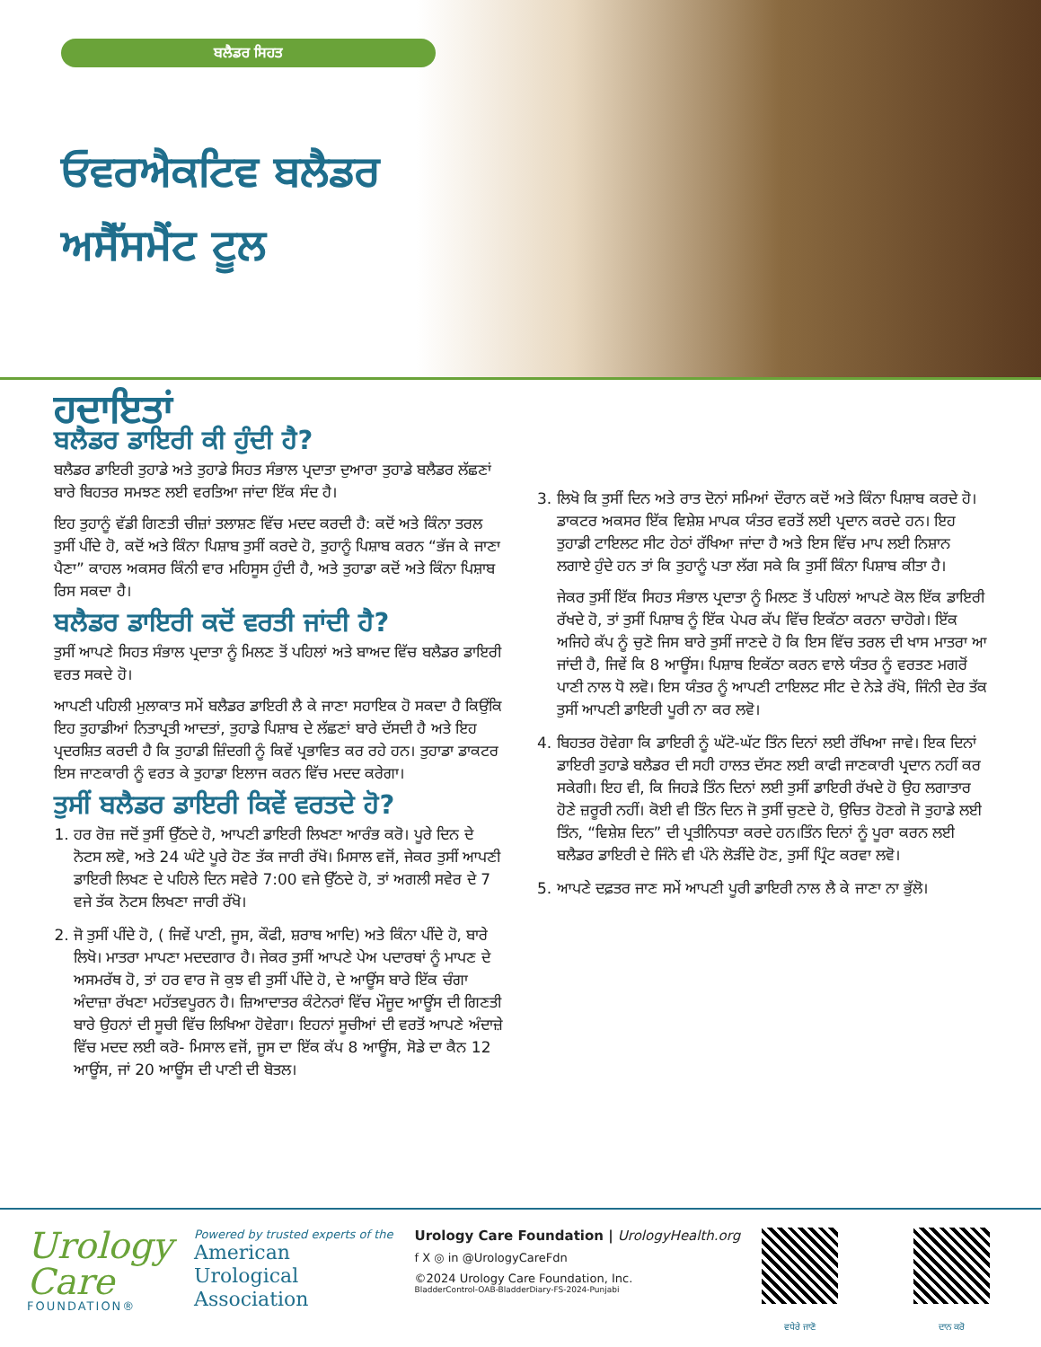ਬਲੈਡਰ ਸਿਹਤ
ਓਵਰਐਕਟਿਵ ਬਲੈਡਰ
ਅਸੈੱਸਮੈਂਟ ਟੂਲ
ਹਦਾਇਤਾਂ
ਬਲੈਡਰ ਡਾਇਰੀ ਕੀ ਹੁੰਦੀ ਹੈ?
ਬਲੈਡਰ ਡਾਇਰੀ ਤੁਹਾਡੇ ਅਤੇ ਤੁਹਾਡੇ ਸਿਹਤ ਸੰਭਾਲ ਪ੍ਰਦਾਤਾ ਦੁਆਰਾ ਤੁਹਾਡੇ ਬਲੈਡਰ ਲੱਛਣਾਂ ਬਾਰੇ ਬਿਹਤਰ ਸਮਝਣ ਲਈ ਵਰਤਿਆ ਜਾਂਦਾ ਇੱਕ ਸੰਦ ਹੈ।
ਇਹ ਤੁਹਾਨੂੰ ਵੱਡੀ ਗਿਣਤੀ ਚੀਜ਼ਾਂ ਤਲਾਸ਼ਣ ਵਿੱਚ ਮਦਦ ਕਰਦੀ ਹੈ: ਕਦੋਂ ਅਤੇ ਕਿੰਨਾ ਤਰਲ ਤੁਸੀਂ ਪੀਂਦੇ ਹੋ, ਕਦੋਂ ਅਤੇ ਕਿੰਨਾ ਪਿਸ਼ਾਬ ਤੁਸੀਂ ਕਰਦੇ ਹੋ, ਤੁਹਾਨੂੰ ਪਿਸ਼ਾਬ ਕਰਨ “ਭੱਜ ਕੇ ਜਾਣਾ ਪੈਣਾ” ਕਾਹਲ ਅਕਸਰ ਕਿੰਨੀ ਵਾਰ ਮਹਿਸੂਸ ਹੁੰਦੀ ਹੈ, ਅਤੇ ਤੁਹਾਡਾ ਕਦੋਂ ਅਤੇ ਕਿੰਨਾ ਪਿਸ਼ਾਬ ਰਿਸ ਸਕਦਾ ਹੈ।
ਬਲੈਡਰ ਡਾਇਰੀ ਕਦੋਂ ਵਰਤੀ ਜਾਂਦੀ ਹੈ?
ਤੁਸੀਂ ਆਪਣੇ ਸਿਹਤ ਸੰਭਾਲ ਪ੍ਰਦਾਤਾ ਨੂੰ ਮਿਲਣ ਤੋਂ ਪਹਿਲਾਂ ਅਤੇ ਬਾਅਦ ਵਿੱਚ ਬਲੈਡਰ ਡਾਇਰੀ ਵਰਤ ਸਕਦੇ ਹੋ।
ਆਪਣੀ ਪਹਿਲੀ ਮੁਲਾਕਾਤ ਸਮੇਂ ਬਲੈਡਰ ਡਾਇਰੀ ਲੈ ਕੇ ਜਾਣਾ ਸਹਾਇਕ ਹੋ ਸਕਦਾ ਹੈ ਕਿਉਂਕਿ ਇਹ ਤੁਹਾਡੀਆਂ ਨਿਤਾਪ੍ਰਤੀ ਆਦਤਾਂ, ਤੁਹਾਡੇ ਪਿਸ਼ਾਬ ਦੇ ਲੱਛਣਾਂ ਬਾਰੇ ਦੱਸਦੀ ਹੈ ਅਤੇ ਇਹ ਪ੍ਰਦਰਸ਼ਿਤ ਕਰਦੀ ਹੈ ਕਿ ਤੁਹਾਡੀ ਜ਼ਿੰਦਗੀ ਨੂੰ ਕਿਵੇਂ ਪ੍ਰਭਾਵਿਤ ਕਰ ਰਹੇ ਹਨ। ਤੁਹਾਡਾ ਡਾਕਟਰ ਇਸ ਜਾਣਕਾਰੀ ਨੂੰ ਵਰਤ ਕੇ ਤੁਹਾਡਾ ਇਲਾਜ ਕਰਨ ਵਿੱਚ ਮਦਦ ਕਰੇਗਾ।
ਤੁਸੀਂ ਬਲੈਡਰ ਡਾਇਰੀ ਕਿਵੇਂ ਵਰਤਦੇ ਹੋ?
1. ਹਰ ਰੋਜ਼ ਜਦੋਂ ਤੁਸੀਂ ਉੱਠਦੇ ਹੋ, ਆਪਣੀ ਡਾਇਰੀ ਲਿਖਣਾ ਆਰੰਭ ਕਰੋ। ਪੂਰੇ ਦਿਨ ਦੇ ਨੋਟਸ ਲਵੋ, ਅਤੇ 24 ਘੰਟੇ ਪੂਰੇ ਹੋਣ ਤੱਕ ਜਾਰੀ ਰੱਖੋ। ਮਿਸਾਲ ਵਜੋਂ, ਜੇਕਰ ਤੁਸੀਂ ਆਪਣੀ ਡਾਇਰੀ ਲਿਖਣ ਦੇ ਪਹਿਲੇ ਦਿਨ ਸਵੇਰੇ 7:00 ਵਜੇ ਉੱਠਦੇ ਹੋ, ਤਾਂ ਅਗਲੀ ਸਵੇਰ ਦੇ 7 ਵਜੇ ਤੱਕ ਨੋਟਸ ਲਿਖਣਾ ਜਾਰੀ ਰੱਖੋ।
2. ਜੋ ਤੁਸੀਂ ਪੀਂਦੇ ਹੋ, ( ਜਿਵੇਂ ਪਾਣੀ, ਜੂਸ, ਕੌਫੀ, ਸ਼ਰਾਬ ਆਦਿ) ਅਤੇ ਕਿੰਨਾ ਪੀਂਦੇ ਹੋ, ਬਾਰੇ ਲਿਖੋ। ਮਾਤਰਾ ਮਾਪਣਾ ਮਦਦਗਾਰ ਹੈ। ਜੇਕਰ ਤੁਸੀਂ ਆਪਣੇ ਪੇਅ ਪਦਾਰਥਾਂ ਨੂੰ ਮਾਪਣ ਦੇ ਅਸਮਰੱਥ ਹੋ, ਤਾਂ ਹਰ ਵਾਰ ਜੋ ਕੁਝ ਵੀ ਤੁਸੀਂ ਪੀਂਦੇ ਹੋ, ਦੇ ਆਊਂਸ ਬਾਰੇ ਇੱਕ ਚੰਗਾ ਅੰਦਾਜ਼ਾ ਰੱਖਣਾ ਮਹੱਤਵਪੂਰਨ ਹੈ। ਜ਼ਿਆਦਾਤਰ ਕੰਟੇਨਰਾਂ ਵਿੱਚ ਮੌਜੂਦ ਆਊਂਸ ਦੀ ਗਿਣਤੀ ਬਾਰੇ ਉਹਨਾਂ ਦੀ ਸੂਚੀ ਵਿੱਚ ਲਿਖਿਆ ਹੋਵੇਗਾ। ਇਹਨਾਂ ਸੂਚੀਆਂ ਦੀ ਵਰਤੋਂ ਆਪਣੇ ਅੰਦਾਜ਼ੇ ਵਿੱਚ ਮਦਦ ਲਈ ਕਰੋ- ਮਿਸਾਲ ਵਜੋਂ, ਜੂਸ ਦਾ ਇੱਕ ਕੱਪ 8 ਆਊਂਸ, ਸੋਡੇ ਦਾ ਕੈਨ 12 ਆਊਂਸ, ਜਾਂ 20 ਆਊਂਸ ਦੀ ਪਾਣੀ ਦੀ ਬੋਤਲ।
3. ਲਿਖੋ ਕਿ ਤੁਸੀਂ ਦਿਨ ਅਤੇ ਰਾਤ ਦੋਨਾਂ ਸਮਿਆਂ ਦੌਰਾਨ ਕਦੋਂ ਅਤੇ ਕਿੰਨਾ ਪਿਸ਼ਾਬ ਕਰਦੇ ਹੋ। ਡਾਕਟਰ ਅਕਸਰ ਇੱਕ ਵਿਸ਼ੇਸ਼ ਮਾਪਕ ਯੰਤਰ ਵਰਤੋਂ ਲਈ ਪ੍ਰਦਾਨ ਕਰਦੇ ਹਨ। ਇਹ ਤੁਹਾਡੀ ਟਾਇਲਟ ਸੀਟ ਹੇਠਾਂ ਰੱਖਿਆ ਜਾਂਦਾ ਹੈ ਅਤੇ ਇਸ ਵਿੱਚ ਮਾਪ ਲਈ ਨਿਸ਼ਾਨ ਲਗਾਏ ਹੁੰਦੇ ਹਨ ਤਾਂ ਕਿ ਤੁਹਾਨੂੰ ਪਤਾ ਲੱਗ ਸਕੇ ਕਿ ਤੁਸੀਂ ਕਿੰਨਾ ਪਿਸ਼ਾਬ ਕੀਤਾ ਹੈ।
ਜੇਕਰ ਤੁਸੀਂ ਇੱਕ ਸਿਹਤ ਸੰਭਾਲ ਪ੍ਰਦਾਤਾ ਨੂੰ ਮਿਲਣ ਤੋਂ ਪਹਿਲਾਂ ਆਪਣੇ ਕੋਲ ਇੱਕ ਡਾਇਰੀ ਰੱਖਦੇ ਹੋ, ਤਾਂ ਤੁਸੀਂ ਪਿਸ਼ਾਬ ਨੂੰ ਇੱਕ ਪੇਪਰ ਕੱਪ ਵਿੱਚ ਇਕੱਠਾ ਕਰਨਾ ਚਾਹੋਗੇ। ਇੱਕ ਅਜਿਹੇ ਕੱਪ ਨੂੰ ਚੁਣੋ ਜਿਸ ਬਾਰੇ ਤੁਸੀਂ ਜਾਣਦੇ ਹੋ ਕਿ ਇਸ ਵਿੱਚ ਤਰਲ ਦੀ ਖਾਸ ਮਾਤਰਾ ਆ ਜਾਂਦੀ ਹੈ, ਜਿਵੇਂ ਕਿ 8 ਆਊਂਸ। ਪਿਸ਼ਾਬ ਇਕੱਠਾ ਕਰਨ ਵਾਲੇ ਯੰਤਰ ਨੂੰ ਵਰਤਣ ਮਗਰੋਂ ਪਾਣੀ ਨਾਲ ਧੋ ਲਵੋ। ਇਸ ਯੰਤਰ ਨੂੰ ਆਪਣੀ ਟਾਇਲਟ ਸੀਟ ਦੇ ਨੇੜੇ ਰੱਖੋ, ਜਿੰਨੀ ਦੇਰ ਤੱਕ ਤੁਸੀਂ ਆਪਣੀ ਡਾਇਰੀ ਪੂਰੀ ਨਾ ਕਰ ਲਵੋ।
4. ਬਿਹਤਰ ਹੋਵੇਗਾ ਕਿ ਡਾਇਰੀ ਨੂੰ ਘੱਟੋ-ਘੱਟ ਤਿੰਨ ਦਿਨਾਂ ਲਈ ਰੱਖਿਆ ਜਾਵੇ। ਇਕ ਦਿਨਾਂ ਡਾਇਰੀ ਤੁਹਾਡੇ ਬਲੈਡਰ ਦੀ ਸਹੀ ਹਾਲਤ ਦੱਸਣ ਲਈ ਕਾਫੀ ਜਾਣਕਾਰੀ ਪ੍ਰਦਾਨ ਨਹੀਂ ਕਰ ਸਕੇਗੀ। ਇਹ ਵੀ, ਕਿ ਜਿਹੜੇ ਤਿੰਨ ਦਿਨਾਂ ਲਈ ਤੁਸੀਂ ਡਾਇਰੀ ਰੱਖਦੇ ਹੋ ਉਹ ਲਗਾਤਾਰ ਹੋਣੇ ਜ਼ਰੂਰੀ ਨਹੀਂ। ਕੋਈ ਵੀ ਤਿੰਨ ਦਿਨ ਜੋ ਤੁਸੀਂ ਚੁਣਦੇ ਹੋ, ਉਚਿਤ ਹੋਣਗੇ ਜੋ ਤੁਹਾਡੇ ਲਈ ਤਿੰਨ, “ਵਿਸ਼ੇਸ਼ ਦਿਨ” ਦੀ ਪ੍ਰਤੀਨਿਧਤਾ ਕਰਦੇ ਹਨ।ਤਿੰਨ ਦਿਨਾਂ ਨੂੰ ਪੂਰਾ ਕਰਨ ਲਈ ਬਲੈਡਰ ਡਾਇਰੀ ਦੇ ਜਿੰਨੇ ਵੀ ਪੰਨੇ ਲੋੜੀਂਦੇ ਹੋਣ, ਤੁਸੀਂ ਪ੍ਰਿੰਟ ਕਰਵਾ ਲਵੋ।
5. ਆਪਣੇ ਦਫ਼ਤਰ ਜਾਣ ਸਮੇਂ ਆਪਣੀ ਪੂਰੀ ਡਾਇਰੀ ਨਾਲ ਲੈ ਕੇ ਜਾਣਾ ਨਾ ਭੁੱਲੋ।
Urology
Care
FOUNDATION®
Powered by trusted experts of the
American
Urological
Association
Urology Care Foundation | UrologyHealth.org
f X ◎ in @UrologyCareFdn
©2024 Urology Care Foundation, Inc.
BladderControl-OAB-BladderDiary-FS-2024-Punjabi
ਵਧੇਰੇ ਜਾਣੋ ਦਾਨ ਕਰੋ